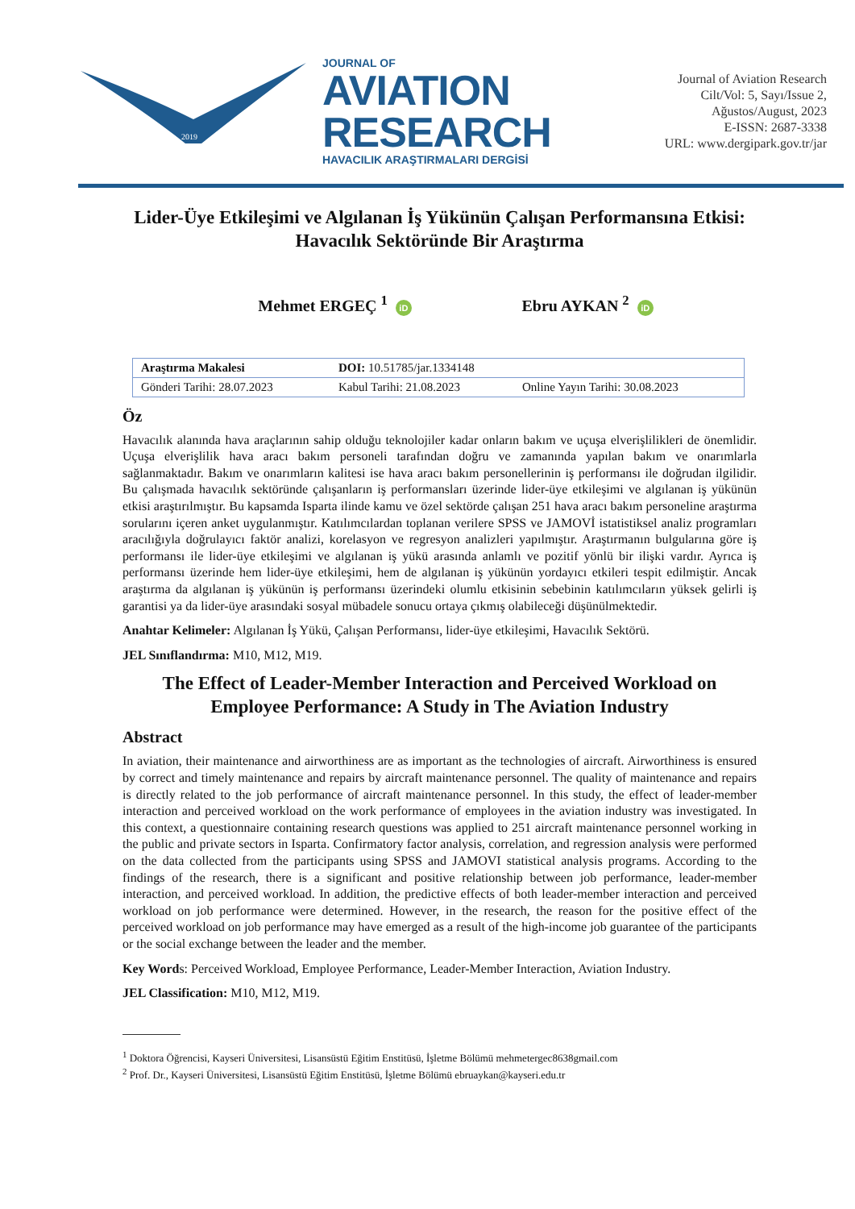2019
JOURNAL OF
AVIATION
RESEARCH
HAVACILIK ARAŞTIRMALARI DERGİSİ
Journal of Aviation Research
Cilt/Vol: 5, Sayı/Issue 2,
Ağustos/August, 2023
E-ISSN: 2687-3338
URL: www.dergipark.gov.tr/jar
Lider-Üye Etkileşimi ve Algılanan İş Yükünün Çalışan Performansına Etkisi: Havacılık Sektöründe Bir Araştırma
Mehmet ERGEÇ <sup>1</sup> iD Ebru AYKAN <sup>2</sup> iD
| Araştırma Makalesi | DOI: 10.51785/jar.1334148 | |
| Gönderi Tarihi: 28.07.2023 | Kabul Tarihi: 21.08.2023 | Online Yayın Tarihi: 30.08.2023 |
Öz
Havacılık alanında hava araçlarının sahip olduğu teknolojiler kadar onların bakım ve uçuşa elverişlilikleri de önemlidir. Uçuşa elverişlilik hava aracı bakım personeli tarafından doğru ve zamanında yapılan bakım ve onarımlarla sağlanmaktadır. Bakım ve onarımların kalitesi ise hava aracı bakım personellerinin iş performansı ile doğrudan ilgilidir. Bu çalışmada havacılık sektöründe çalışanların iş performansları üzerinde lider-üye etkileşimi ve algılanan iş yükünün etkisi araştırılmıştır. Bu kapsamda Isparta ilinde kamu ve özel sektörde çalışan 251 hava aracı bakım personeline araştırma sorularını içeren anket uygulanmıştır. Katılımcılardan toplanan verilere SPSS ve JAMOVİ istatistiksel analiz programları aracılığıyla doğrulayıcı faktör analizi, korelasyon ve regresyon analizleri yapılmıştır. Araştırmanın bulgularına göre iş performansı ile lider-üye etkileşimi ve algılanan iş yükü arasında anlamlı ve pozitif yönlü bir ilişki vardır. Ayrıca iş performansı üzerinde hem lider-üye etkileşimi, hem de algılanan iş yükünün yordayıcı etkileri tespit edilmiştir. Ancak araştırma da algılanan iş yükünün iş performansı üzerindeki olumlu etkisinin sebebinin katılımcıların yüksek gelirli iş garantisi ya da lider-üye arasındaki sosyal mübadele sonucu ortaya çıkmış olabileceği düşünülmektedir.
Anahtar Kelimeler: Algılanan İş Yükü, Çalışan Performansı, lider-üye etkileşimi, Havacılık Sektörü.
JEL Sınıflandırma: M10, M12, M19.
The Effect of Leader-Member Interaction and Perceived Workload on Employee Performance: A Study in The Aviation Industry
Abstract
In aviation, their maintenance and airworthiness are as important as the technologies of aircraft. Airworthiness is ensured by correct and timely maintenance and repairs by aircraft maintenance personnel. The quality of maintenance and repairs is directly related to the job performance of aircraft maintenance personnel. In this study, the effect of leader-member interaction and perceived workload on the work performance of employees in the aviation industry was investigated. In this context, a questionnaire containing research questions was applied to 251 aircraft maintenance personnel working in the public and private sectors in Isparta. Confirmatory factor analysis, correlation, and regression analysis were performed on the data collected from the participants using SPSS and JAMOVI statistical analysis programs. According to the findings of the research, there is a significant and positive relationship between job performance, leader-member interaction, and perceived workload. In addition, the predictive effects of both leader-member interaction and perceived workload on job performance were determined. However, in the research, the reason for the positive effect of the perceived workload on job performance may have emerged as a result of the high-income job guarantee of the participants or the social exchange between the leader and the member.
Key Words: Perceived Workload, Employee Performance, Leader-Member Interaction, Aviation Industry.
JEL Classification: M10, M12, M19.
<sup>1</sup> Doktora Öğrencisi, Kayseri Üniversitesi, Lisansüstü Eğitim Enstitüsü, İşletme Bölümü mehmetergec8638gmail.com
<sup>2</sup> Prof. Dr., Kayseri Üniversitesi, Lisansüstü Eğitim Enstitüsü, İşletme Bölümü ebruaykan@kayseri.edu.tr